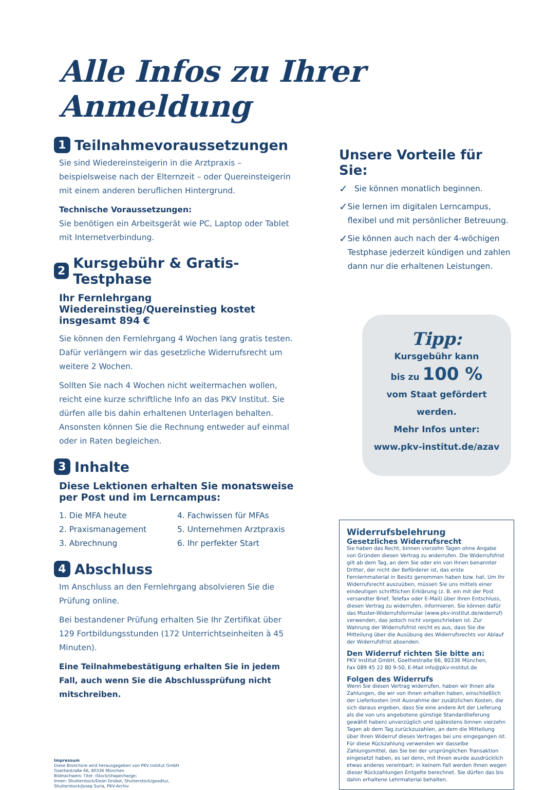Alle Infos zu Ihrer Anmeldung
1 Teilnahmevoraussetzungen
Sie sind Wiedereinsteigerin in die Arztpraxis – beispielsweise nach der Elternzeit – oder Quereinsteigerin mit einem anderen beruflichen Hintergrund.
Technische Voraussetzungen:
Sie benötigen ein Arbeitsgerät wie PC, Laptop oder Tablet mit Internetverbindung.
2 Kursgebühr & Gratis-Testphase
Ihr Fernlehrgang Wiedereinstieg/Quereinstieg kostet insgesamt 894 €
Sie können den Fernlehrgang 4 Wochen lang gratis testen. Dafür verlängern wir das gesetzliche Widerrufsrecht um weitere 2 Wochen.
Sollten Sie nach 4 Wochen nicht weitermachen wollen, reicht eine kurze schriftliche Info an das PKV Institut. Sie dürfen alle bis dahin erhaltenen Unterlagen behalten. Ansonsten können Sie die Rechnung entweder auf einmal oder in Raten begleichen.
3 Inhalte
Diese Lektionen erhalten Sie monatsweise per Post und im Lerncampus:
1. Die MFA heute
4. Fachwissen für MFAs
2. Praxismanagement
5. Unternehmen Arztpraxis
3. Abrechnung
6. Ihr perfekter Start
4 Abschluss
Im Anschluss an den Fernlehrgang absolvieren Sie die Prüfung online.
Bei bestandener Prüfung erhalten Sie Ihr Zertifikat über 129 Fortbildungsstunden (172 Unterrichtseinheiten à 45 Minuten).
Eine Teilnahmebestätigung erhalten Sie in jedem Fall, auch wenn Sie die Abschlussprüfung nicht mitschreiben.
Impressum
Diese Broschüre wird herausgegeben von PKV Institut GmbH
Goethestraße 66, 80336 München
Bildnachweis: Titel: iStock/shapecharge;
Innen: Shutterstock/Dean Drobot, Shutterstock/goodluz,
Shutterstock/Josep Suria, PKV-Archiv
Unsere Vorteile für Sie:
✓ Sie können monatlich beginnen.
✓ Sie lernen im digitalen Lerncampus, flexibel und mit persönlicher Betreuung.
✓ Sie können auch nach der 4-wöchigen Testphase jederzeit kündigen und zahlen dann nur die erhaltenen Leistungen.
Tipp:
Kursgebühr kann
bis zu 100 %
vom Staat gefördert werden.
Mehr Infos unter:
www.pkv-institut.de/azav
Widerrufsbelehrung
Gesetzliches Widerrufsrecht
Sie haben das Recht, binnen vierzehn Tagen ohne Angabe von Gründen diesen Vertrag zu widerrufen. Die Widerrufsfrist gilt ab dem Tag, an dem Sie oder ein von Ihnen benannter Dritter, der nicht der Beförderer ist, das erste Fernlernmaterial in Besitz genommen haben bzw. hat. Um Ihr Widerrufsrecht auszuüben, müssen Sie uns mittels einer eindeutigen schriftlichen Erklärung (z. B. ein mit der Post versandter Brief, Telefax oder E-Mail) über Ihren Entschluss, diesen Vertrag zu widerrufen, informieren. Sie können dafür das Muster-Widerrufsformular (www.pkv-institut.de/widerruf) verwenden, das jedoch nicht vorgeschrieben ist. Zur Wahrung der Widerrufsfrist reicht es aus, dass Sie die Mitteilung über die Ausübung des Widerrufsrechts vor Ablauf der Widerrufsfrist absenden.
Den Widerruf richten Sie bitte an:
PKV Institut GmbH, Goethestraße 66, 80336 München,
Fax 089 45 22 80 9-50, E-Mail info@pkv-institut.de
Folgen des Widerrufs
Wenn Sie diesen Vertrag widerrufen, haben wir Ihnen alle Zahlungen, die wir von Ihnen erhalten haben, einschließlich der Lieferkosten (mit Ausnahme der zusätzlichen Kosten, die sich daraus ergeben, dass Sie eine andere Art der Lieferung als die von uns angebotene günstige Standardlieferung gewählt haben) unverzüglich und spätestens binnen vierzehn Tagen ab dem Tag zurückzuzahlen, an dem die Mitteilung über Ihren Widerruf dieses Vertrages bei uns eingegangen ist. Für diese Rückzahlung verwenden wir dasselbe Zahlungsmittel, das Sie bei der ursprünglichen Transaktion eingesetzt haben, es sei denn, mit Ihnen wurde ausdrücklich etwas anderes vereinbart; in keinem Fall werden Ihnen wegen dieser Rückzahlungen Entgelte berechnet. Sie dürfen das bis dahin erhaltene Lehrmaterial behalten.